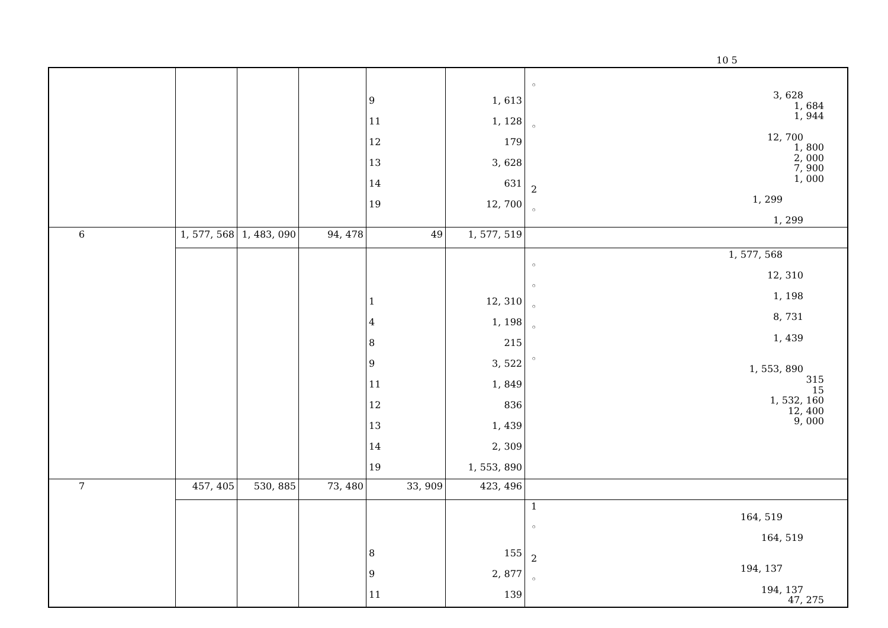10 5
| | | | | 9 11 12 13 14 19 | 1, 613 1, 128 179 3, 628 631 12, 700 | ◦ 3, 628 1, 684 1, 944 ◦ 12, 700 1, 800 2, 000 7, 900 1, 000 2 1, 299 ◦ 1, 299 |
| 6 | 1, 577, 568 | 1, 483, 090 | 94, 478 | 49 | 1, 577, 519 | |
| | | | | 1 4 8 9 11 12 13 14 19 | 12, 310 1, 198 215 3, 522 1, 849 836 1, 439 2, 309 1, 553, 890 | 1, 577, 568 ◦ 12, 310 ◦ 1, 198 ◦ 8, 731 ◦ 1, 439 ◦ 1, 553, 890 315 15 1, 532, 160 12, 400 9, 000 |
| 7 | 457, 405 | 530, 885 | 73, 480 | 33, 909 | 423, 496 | |
| | | | | 8 9 11 | 155 2, 877 139 | 1 164, 519 ◦ 164, 519 2 194, 137 ◦ 194, 137 47, 275 |